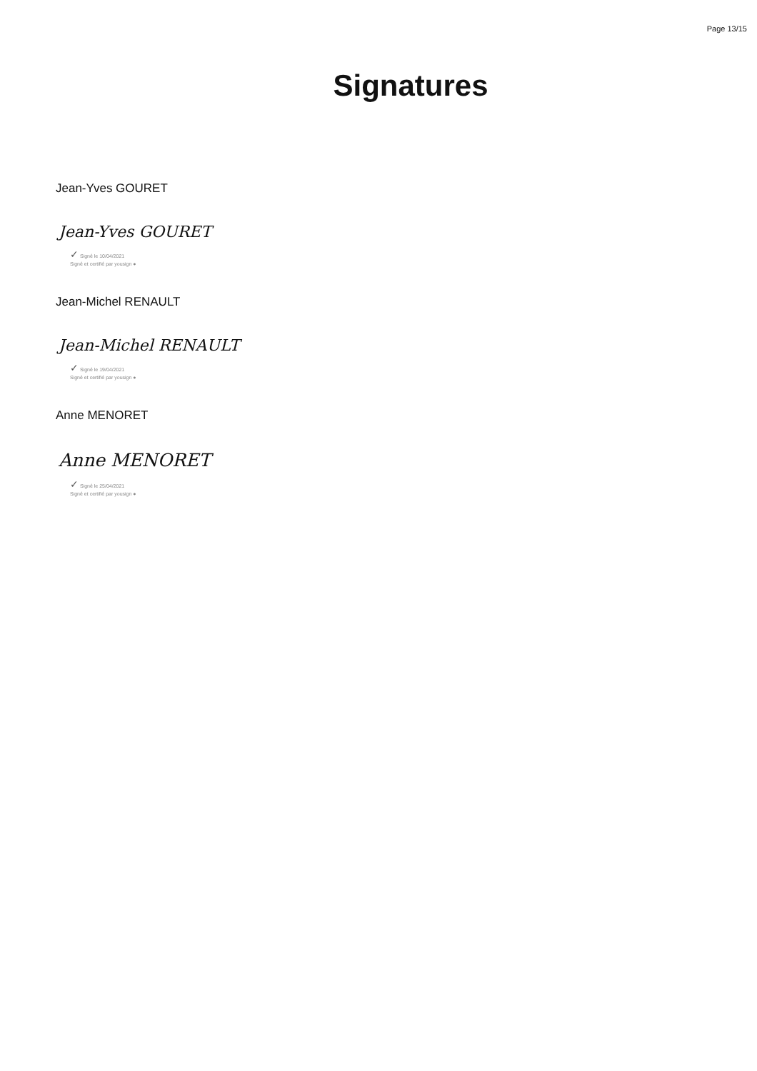Page 13/15
Signatures
Jean-Yves GOURET
Jean-Yves GOURET
✓ Signé le 10/04/2021
Signé et certifié par yousign ●
Jean-Michel RENAULT
Jean-Michel RENAULT
✓ Signé le 19/04/2021
Signé et certifié par yousign ●
Anne MENORET
Anne MENORET
✓ Signé le 25/04/2021
Signé et certifié par yousign ●